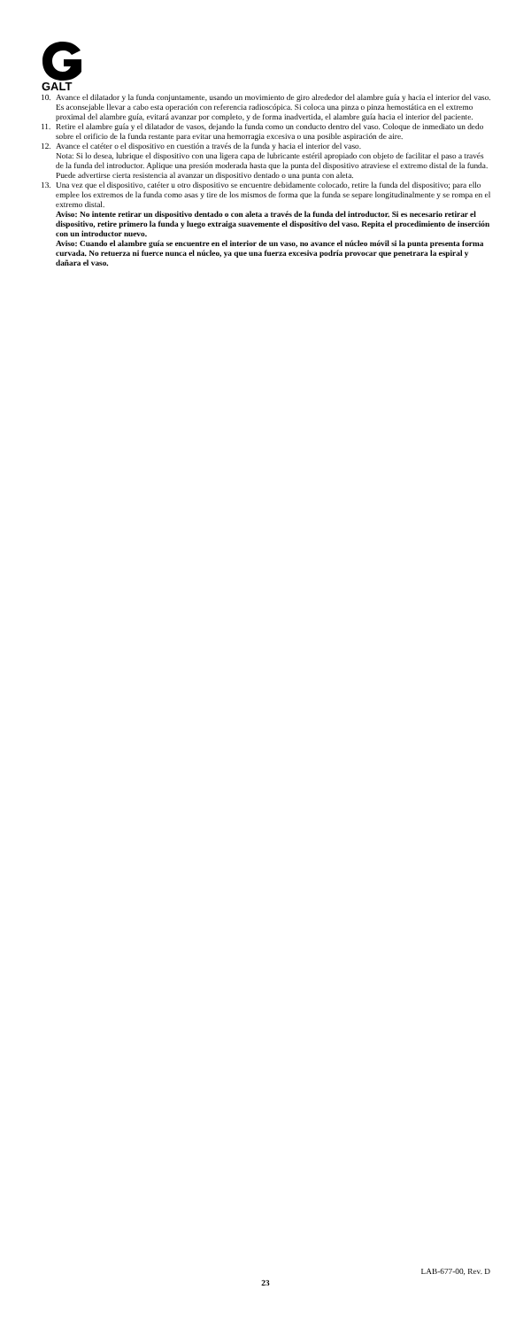GALT
10. Avance el dilatador y la funda conjuntamente, usando un movimiento de giro alrededor del alambre guía y hacia el interior del vaso. Es aconsejable llevar a cabo esta operación con referencia radioscópica. Si coloca una pinza o pinza hemostática en el extremo proximal del alambre guía, evitará avanzar por completo, y de forma inadvertida, el alambre guía hacia el interior del paciente.
11. Retire el alambre guía y el dilatador de vasos, dejando la funda como un conducto dentro del vaso. Coloque de inmediato un dedo sobre el orificio de la funda restante para evitar una hemorragia excesiva o una posible aspiración de aire.
12. Avance el catéter o el dispositivo en cuestión a través de la funda y hacia el interior del vaso.
Nota: Si lo desea, lubrique el dispositivo con una ligera capa de lubricante estéril apropiado con objeto de facilitar el paso a través de la funda del introductor. Aplique una presión moderada hasta que la punta del dispositivo atraviese el extremo distal de la funda. Puede advertirse cierta resistencia al avanzar un dispositivo dentado o una punta con aleta.
13. Una vez que el dispositivo, catéter u otro dispositivo se encuentre debidamente colocado, retire la funda del dispositivo; para ello emplee los extremos de la funda como asas y tire de los mismos de forma que la funda se separe longitudinalmente y se rompa en el extremo distal.
Aviso: No intente retirar un dispositivo dentado o con aleta a través de la funda del introductor. Si es necesario retirar el dispositivo, retire primero la funda y luego extraiga suavemente el dispositivo del vaso. Repita el procedimiento de inserción con un introductor nuevo.
Aviso: Cuando el alambre guía se encuentre en el interior de un vaso, no avance el núcleo móvil si la punta presenta forma curvada. No retuerza ni fuerce nunca el núcleo, ya que una fuerza excesiva podría provocar que penetrara la espiral y dañara el vaso.
LAB-677-00, Rev. D
23